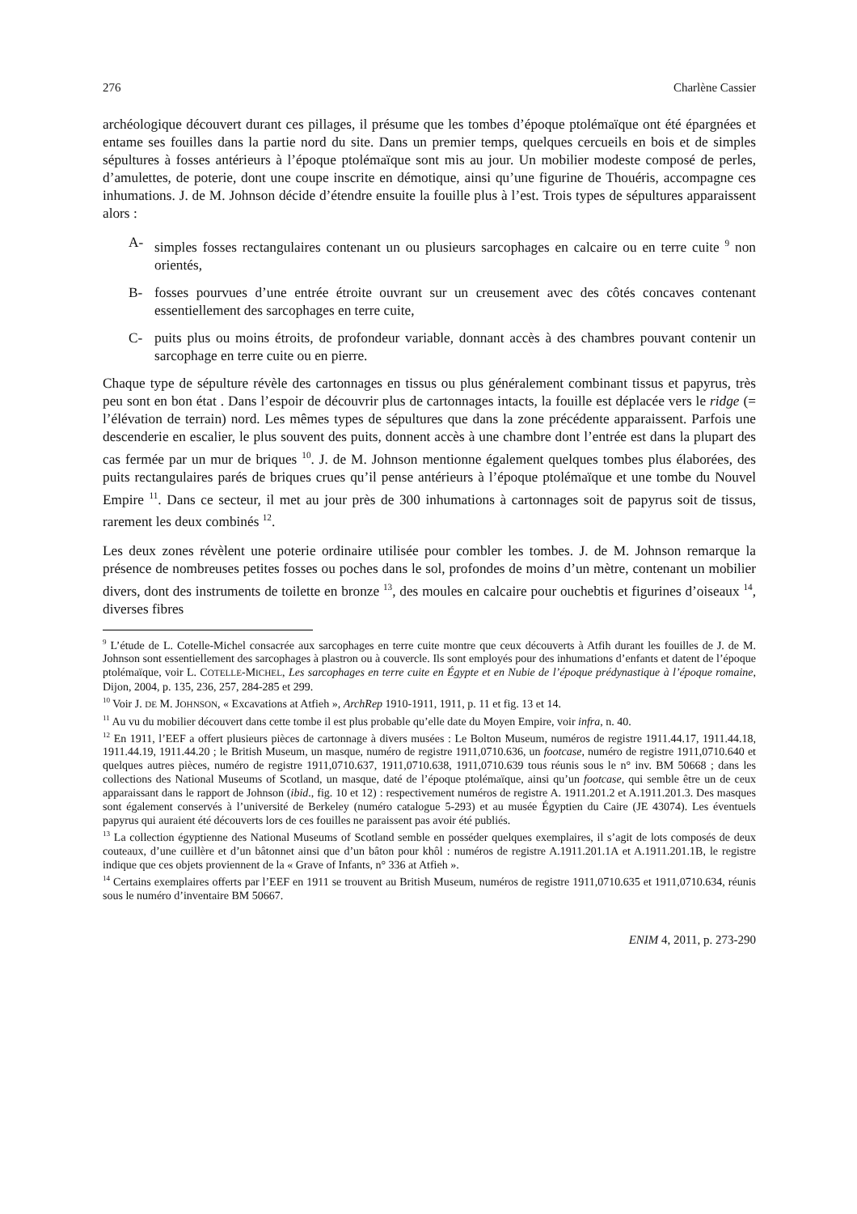276 Charlène Cassier
archéologique découvert durant ces pillages, il présume que les tombes d’époque ptolémaïque ont été épargnées et entame ses fouilles dans la partie nord du site. Dans un premier temps, quelques cercueils en bois et de simples sépultures à fosses antérieurs à l’époque ptolémaïque sont mis au jour. Un mobilier modeste composé de perles, d’amulettes, de poterie, dont une coupe inscrite en démotique, ainsi qu’une figurine de Thouéris, accompagne ces inhumations. J. de M. Johnson décide d’étendre ensuite la fouille plus à l’est. Trois types de sépultures apparaissent alors :
A- simples fosses rectangulaires contenant un ou plusieurs sarcophages en calcaire ou en terre cuite <sup>9</sup> non orientés,
B- fosses pourvues d’une entrée étroite ouvrant sur un creusement avec des côtés concaves contenant essentiellement des sarcophages en terre cuite,
C- puits plus ou moins étroits, de profondeur variable, donnant accès à des chambres pouvant contenir un sarcophage en terre cuite ou en pierre.
Chaque type de sépulture révèle des cartonnages en tissus ou plus généralement combinant tissus et papyrus, très peu sont en bon état . Dans l’espoir de découvrir plus de cartonnages intacts, la fouille est déplacée vers le ridge (= l’élévation de terrain) nord. Les mêmes types de sépultures que dans la zone précédente apparaissent. Parfois une descenderie en escalier, le plus souvent des puits, donnent accès à une chambre dont l’entrée est dans la plupart des cas fermée par un mur de briques <sup>10</sup>. J. de M. Johnson mentionne également quelques tombes plus élaborées, des puits rectangulaires parés de briques crues qu’il pense antérieurs à l’époque ptolémaïque et une tombe du Nouvel Empire <sup>11</sup>. Dans ce secteur, il met au jour près de 300 inhumations à cartonnages soit de papyrus soit de tissus, rarement les deux combinés <sup>12</sup>.
Les deux zones révèlent une poterie ordinaire utilisée pour combler les tombes. J. de M. Johnson remarque la présence de nombreuses petites fosses ou poches dans le sol, profondes de moins d’un mètre, contenant un mobilier divers, dont des instruments de toilette en bronze <sup>13</sup>, des moules en calcaire pour ouchebtis et figurines d’oiseaux <sup>14</sup>, diverses fibres
<sup>9</sup> L’étude de L. Cotelle-Michel consacrée aux sarcophages en terre cuite montre que ceux découverts à Atfih durant les fouilles de J. de M. Johnson sont essentiellement des sarcophages à plastron ou à couvercle. Ils sont employés pour des inhumations d’enfants et datent de l’époque ptolémaïque, voir L. COTELLE-MICHEL, Les sarcophages en terre cuite en Égypte et en Nubie de l’époque prédynastique à l’époque romaine, Dijon, 2004, p. 135, 236, 257, 284-285 et 299.
<sup>10</sup> Voir J. DE M. JOHNSON, « Excavations at Atfieh », ArchRep 1910-1911, 1911, p. 11 et fig. 13 et 14.
<sup>11</sup> Au vu du mobilier découvert dans cette tombe il est plus probable qu’elle date du Moyen Empire, voir infra, n. 40.
<sup>12</sup> En 1911, l’EEF a offert plusieurs pièces de cartonnage à divers musées : Le Bolton Museum, numéros de registre 1911.44.17, 1911.44.18, 1911.44.19, 1911.44.20 ; le British Museum, un masque, numéro de registre 1911,0710.636, un footcase, numéro de registre 1911,0710.640 et quelques autres pièces, numéro de registre 1911,0710.637, 1911,0710.638, 1911,0710.639 tous réunis sous le n° inv. BM 50668 ; dans les collections des National Museums of Scotland, un masque, daté de l’époque ptolémaïque, ainsi qu’un footcase, qui semble être un de ceux apparaissant dans le rapport de Johnson (ibid., fig. 10 et 12) : respectivement numéros de registre A. 1911.201.2 et A.1911.201.3. Des masques sont également conservés à l’université de Berkeley (numéro catalogue 5-293) et au musée Égyptien du Caire (JE 43074). Les éventuels papyrus qui auraient été découverts lors de ces fouilles ne paraissent pas avoir été publiés.
<sup>13</sup> La collection égyptienne des National Museums of Scotland semble en posséder quelques exemplaires, il s’agit de lots composés de deux couteaux, d’une cuillère et d’un bâtonnet ainsi que d’un bâton pour khôl : numéros de registre A.1911.201.1A et A.1911.201.1B, le registre indique que ces objets proviennent de la « Grave of Infants, n° 336 at Atfieh ».
<sup>14</sup> Certains exemplaires offerts par l’EEF en 1911 se trouvent au British Museum, numéros de registre 1911,0710.635 et 1911,0710.634, réunis sous le numéro d’inventaire BM 50667.
ENIM 4, 2011, p. 273-290